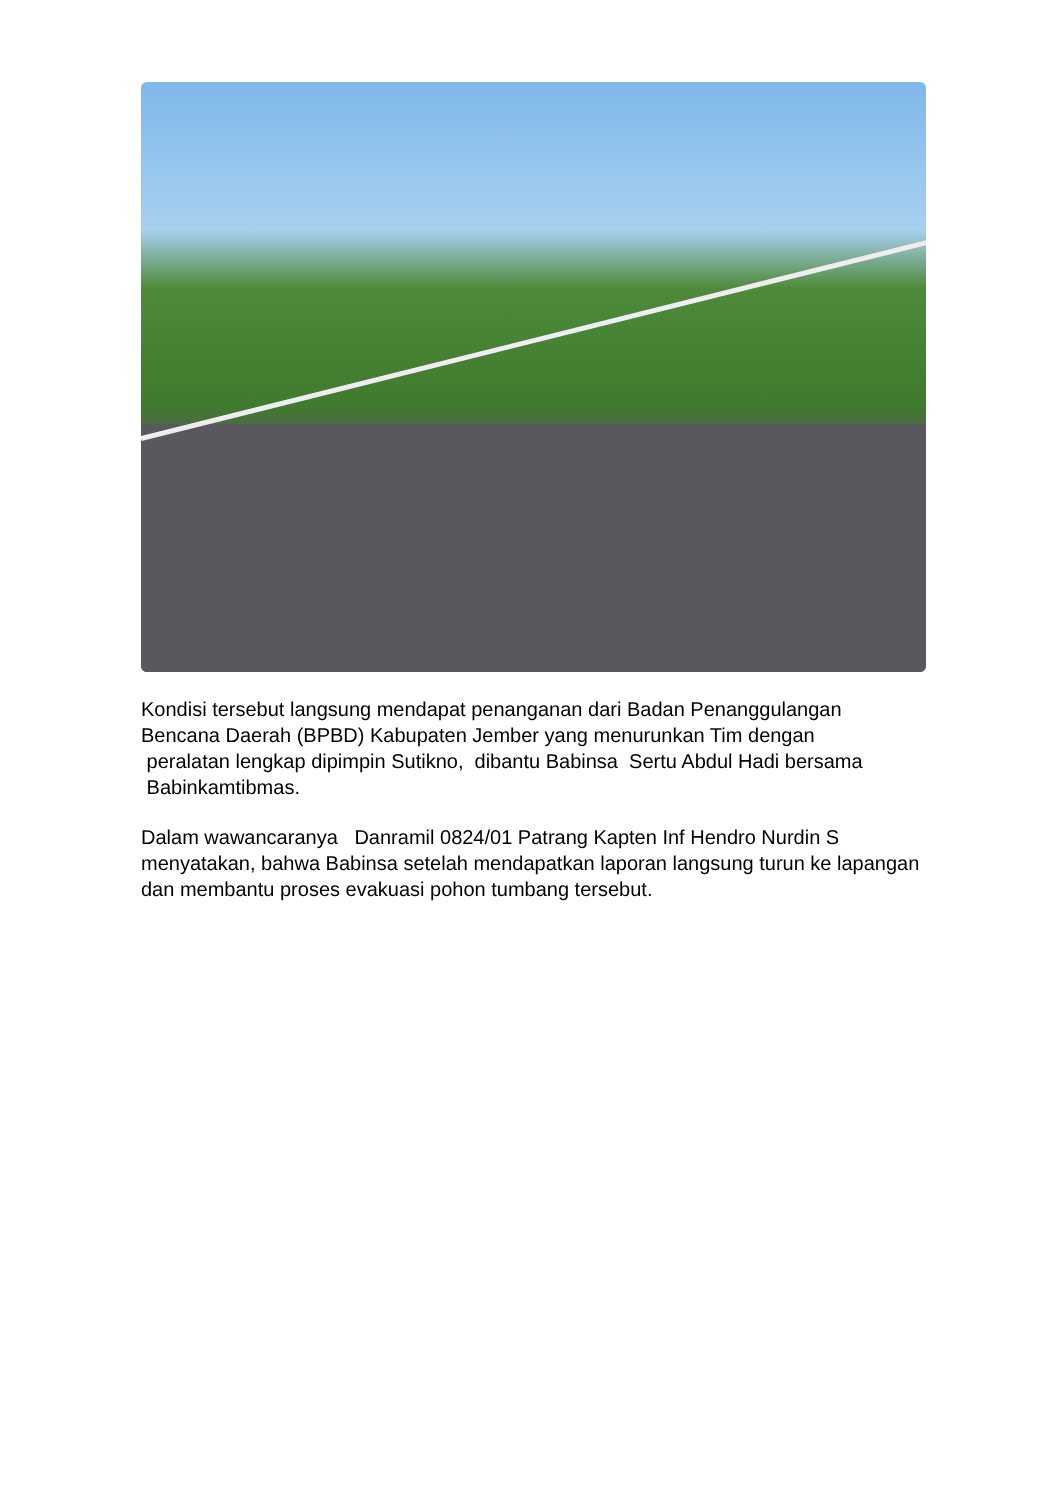Kondisi tersebut langsung mendapat penanganan dari Badan Penanggulangan Bencana Daerah (BPBD) Kabupaten Jember yang menurunkan Tim dengan
peralatan lengkap dipimpin Sutikno, dibantu Babinsa Sertu Abdul Hadi bersama
Babinkamtibmas.
Dalam wawancaranya Danramil 0824/01 Patrang Kapten Inf Hendro Nurdin S menyatakan, bahwa Babinsa setelah mendapatkan laporan langsung turun ke lapangan dan membantu proses evakuasi pohon tumbang tersebut.